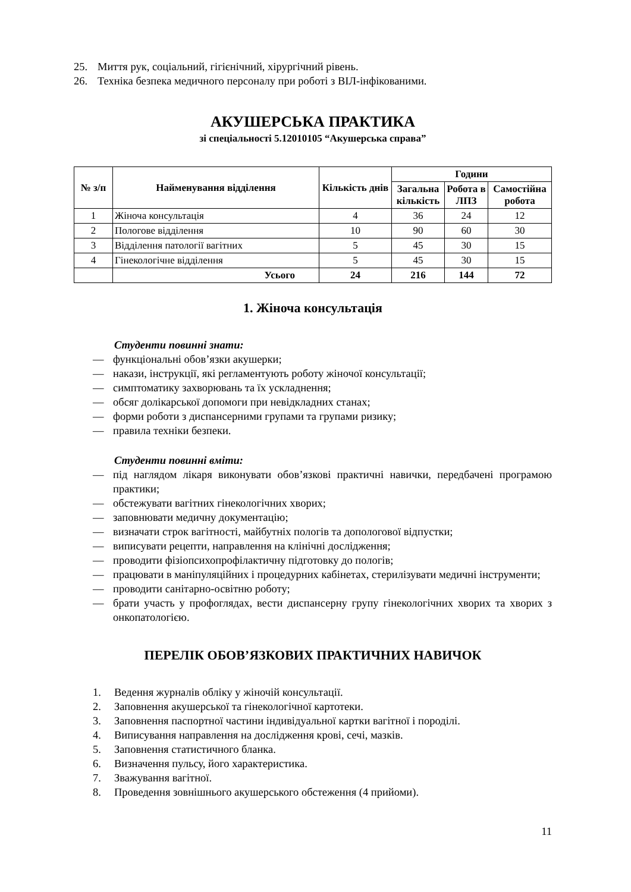25. Миття рук, соціальний, гігієнічний, хірургічний рівень.
26. Техніка безпека медичного персоналу при роботі з ВІЛ-інфікованими.
АКУШЕРСЬКА ПРАКТИКА
зі спеціальності 5.12010105 “Акушерська справа”
| № з/п | Найменування відділення | Кількість днів | Години | | |
| --- | --- | --- | --- | --- | --- |
| | | | Загальна кількість | Робота в ЛПЗ | Самостійна робота |
| 1 | Жіноча консультація | 4 | 36 | 24 | 12 |
| 2 | Пологове відділення | 10 | 90 | 60 | 30 |
| 3 | Відділення патології вагітних | 5 | 45 | 30 | 15 |
| 4 | Гінекологічне відділення | 5 | 45 | 30 | 15 |
| | Усього | 24 | 216 | 144 | 72 |
1. Жіноча консультація
Студенти повинні знати:
— функціональні обов’язки акушерки;
— накази, інструкції, які регламентують роботу жіночої консультації;
— симптоматику захворювань та їх ускладнення;
— обсяг долікарської допомоги при невідкладних станах;
— форми роботи з диспансерними групами та групами ризику;
— правила техніки безпеки.
Студенти повинні вміти:
— під наглядом лікаря виконувати обов’язкові практичні навички, передбачені програмою практики;
— обстежувати вагітних гінекологічних хворих;
— заповнювати медичну документацію;
— визначати строк вагітності, майбутніх пологів та допологової відпустки;
— виписувати рецепти, направлення на клінічні дослідження;
— проводити фізіопсихопрофілактичну підготовку до пологів;
— працювати в маніпуляційних і процедурних кабінетах, стерилізувати медичні інструменти;
— проводити санітарно-освітню роботу;
— брати участь у профоглядах, вести диспансерну групу гінекологічних хворих та хворих з онкопатологією.
ПЕРЕЛІК ОБОВ’ЯЗКОВИХ ПРАКТИЧНИХ НАВИЧОК
1. Ведення журналів обліку у жіночій консультації.
2. Заповнення акушерської та гінекологічної картотеки.
3. Заповнення паспортної частини індивідуальної картки вагітної і породілі.
4. Виписування направлення на дослідження крові, сечі, мазків.
5. Заповнення статистичного бланка.
6. Визначення пульсу, його характеристика.
7. Зважування вагітної.
8. Проведення зовнішнього акушерського обстеження (4 прийоми).
11